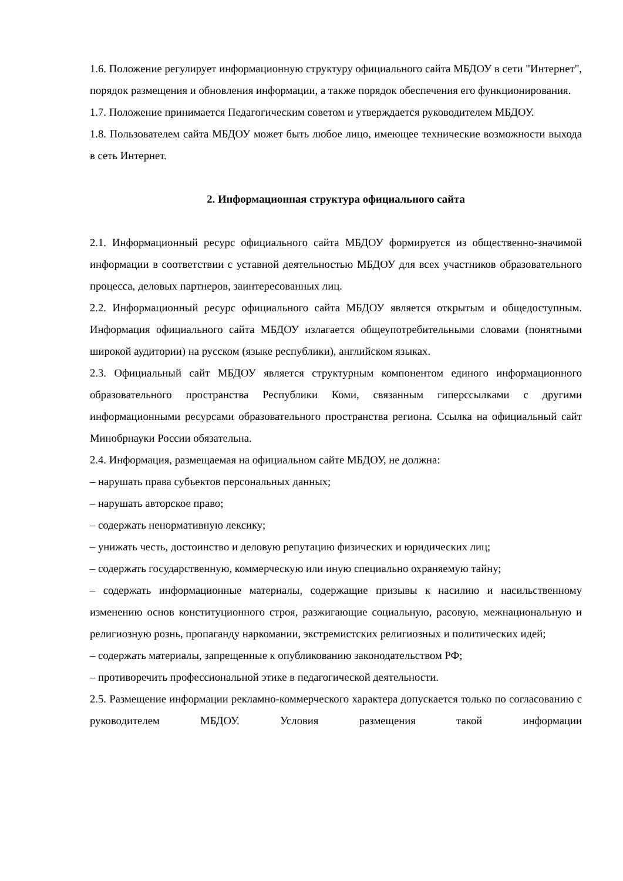1.6. Положение регулирует информационную структуру официального сайта МБДОУ в сети "Интернет", порядок размещения и обновления информации, а также порядок обеспечения его функционирования.
1.7. Положение принимается Педагогическим советом и утверждается руководителем МБДОУ.
1.8. Пользователем сайта МБДОУ может быть любое лицо, имеющее технические возможности выхода в сеть Интернет.
2. Информационная структура официального сайта
2.1. Информационный ресурс официального сайта МБДОУ формируется из общественно-значимой информации в соответствии с уставной деятельностью МБДОУ для всех участников образовательного процесса, деловых партнеров, заинтересованных лиц.
2.2. Информационный ресурс официального сайта МБДОУ является открытым и общедоступным. Информация официального сайта МБДОУ излагается общеупотребительными словами (понятными широкой аудитории) на русском (языке республики), английском языках.
2.3. Официальный сайт МБДОУ является структурным компонентом единого информационного образовательного пространства Республики Коми, связанным гиперссылками с другими информационными ресурсами образовательного пространства региона. Ссылка на официальный сайт Минобрнауки России обязательна.
2.4. Информация, размещаемая на официальном сайте МБДОУ, не должна:
– нарушать права субъектов персональных данных;
– нарушать авторское право;
– содержать ненормативную лексику;
– унижать честь, достоинство и деловую репутацию физических и юридических лиц;
– содержать государственную, коммерческую или иную специально охраняемую тайну;
– содержать информационные материалы, содержащие призывы к насилию и насильственному изменению основ конституционного строя, разжигающие социальную, расовую, межнациональную и религиозную рознь, пропаганду наркомании, экстремистских религиозных и политических идей;
– содержать материалы, запрещенные к опубликованию законодательством РФ;
– противоречить профессиональной этике в педагогической деятельности.
2.5. Размещение информации рекламно-коммерческого характера допускается только по согласованию с руководителем МБДОУ. Условия размещения такой информации